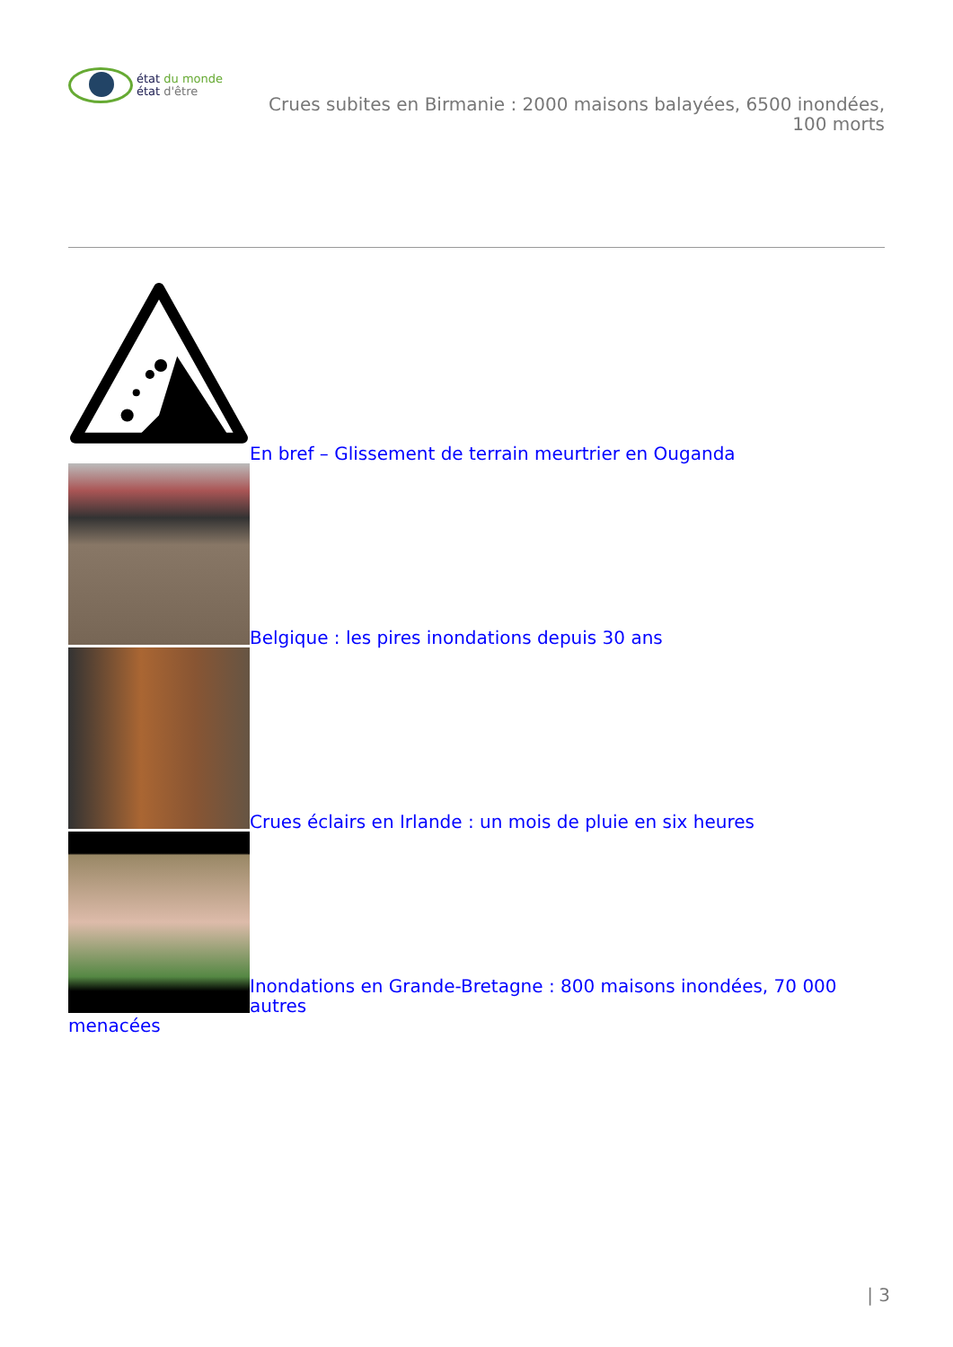état du monde
état d'être
Crues subites en Birmanie : 2000 maisons balayées, 6500 inondées,
100 morts
En bref – Glissement de terrain meurtrier en Ouganda
Belgique : les pires inondations depuis 30 ans
Crues éclairs en Irlande : un mois de pluie en six heures
Inondations en Grande-Bretagne : 800 maisons inondées, 70 000 autres
menacées
| 3